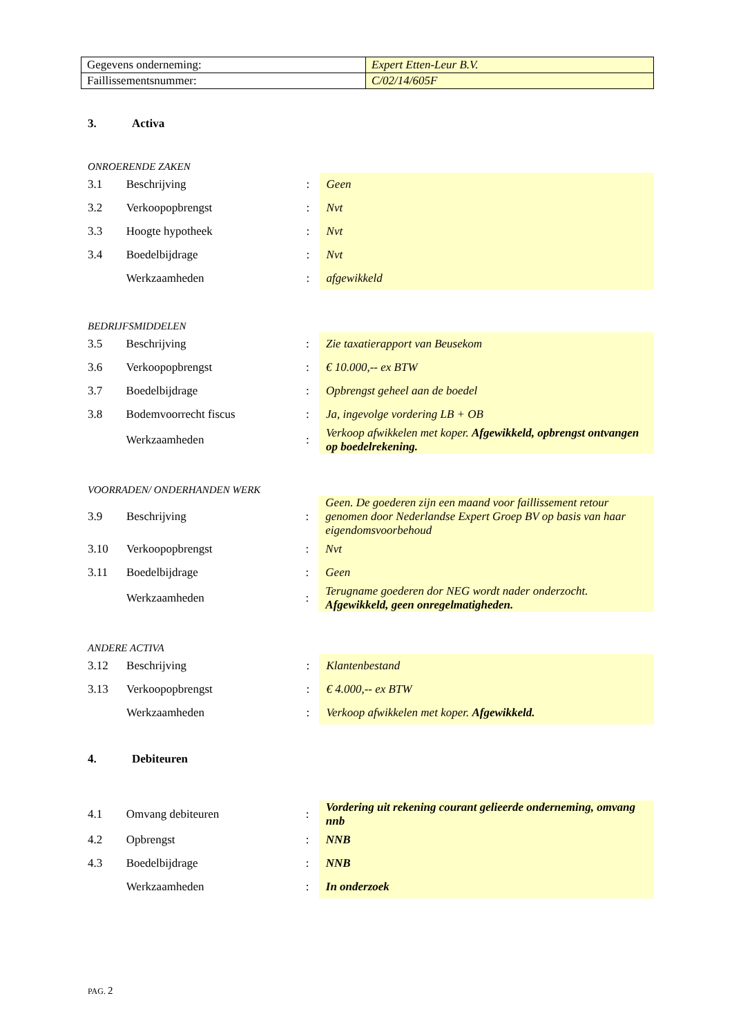| Gegevens onderneming: | Expert Etten-Leur B.V. |
| Faillissementsnummer: | C/02/14/605F |
3. Activa
ONROERENDE ZAKEN
| 3.1 | Beschrijving | : | Geen |
| 3.2 | Verkoopopbrengst | : | Nvt |
| 3.3 | Hoogte hypotheek | : | Nvt |
| 3.4 | Boedelbijdrage | : | Nvt |
| | Werkzaamheden | : | afgewikkeld |
BEDRIJFSMIDDELEN
| 3.5 | Beschrijving | : | Zie taxatierapport van Beusekom |
| 3.6 | Verkoopopbrengst | : | € 10.000,-- ex BTW |
| 3.7 | Boedelbijdrage | : | Opbrengst geheel aan de boedel |
| 3.8 | Bodemvoorrecht fiscus | : | Ja, ingevolge vordering LB + OB |
| | Werkzaamheden | : | Verkoop afwikkelen met koper. Afgewikkeld, opbrengst ontvangen op boedelrekening. |
VOORRADEN/ ONDERHANDEN WERK
| 3.9 | Beschrijving | : | Geen. De goederen zijn een maand voor faillissement retour genomen door Nederlandse Expert Groep BV op basis van haar eigendomsvoorbehoud |
| 3.10 | Verkoopopbrengst | : | Nvt |
| 3.11 | Boedelbijdrage | : | Geen |
| | Werkzaamheden | : | Terugname goederen dor NEG wordt nader onderzocht. Afgewikkeld, geen onregelmatigheden. |
ANDERE ACTIVA
| 3.12 | Beschrijving | : | Klantenbestand |
| 3.13 | Verkoopopbrengst | : | € 4.000,-- ex BTW |
| | Werkzaamheden | : | Verkoop afwikkelen met koper. Afgewikkeld. |
4. Debiteuren
| 4.1 | Omvang debiteuren | : | Vordering uit rekening courant gelieerde onderneming, omvang nnb |
| 4.2 | Opbrengst | : | NNB |
| 4.3 | Boedelbijdrage | : | NNB |
| | Werkzaamheden | : | In onderzoek |
PAG. 2